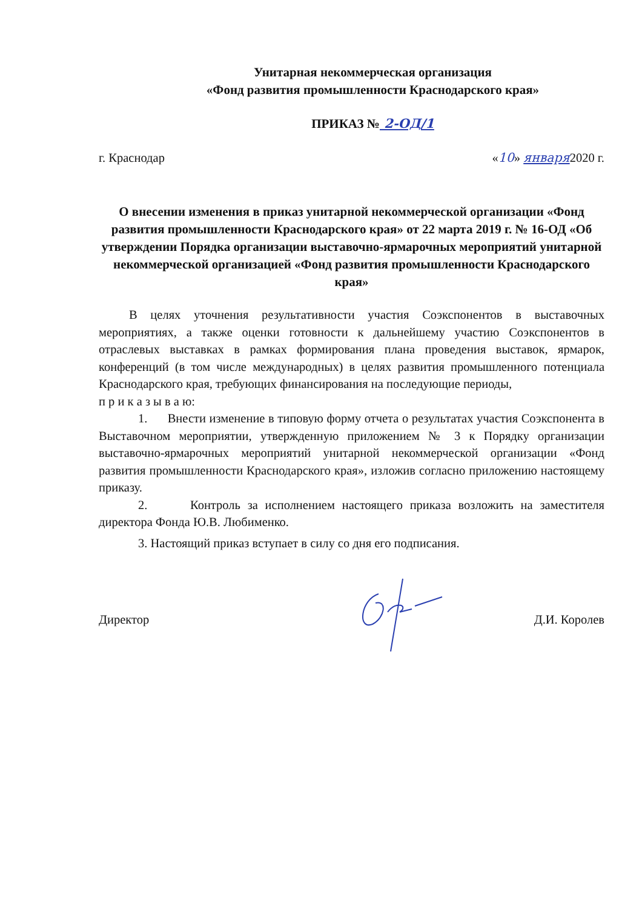Унитарная некоммерческая организация
«Фонд развития промышленности Краснодарского края»
ПРИКАЗ № 2-ОД/1
г. Краснодар «10» января2020 г.
О внесении изменения в приказ унитарной некоммерческой организации «Фонд развития промышленности Краснодарского края» от 22 марта 2019 г. № 16-ОД «Об утверждении Порядка организации выставочно-ярмарочных мероприятий унитарной некоммерческой организацией «Фонд развития промышленности Краснодарского края»
В целях уточнения результативности участия Соэкспонентов в выставочных мероприятиях, а также оценки готовности к дальнейшему участию Соэкспонентов в отраслевых выставках в рамках формирования плана проведения выставок, ярмарок, конференций (в том числе международных) в целях развития промышленного потенциала Краснодарского края, требующих финансирования на последующие периоды,
п р и к а з ы в а ю:
1. Внести изменение в типовую форму отчета о результатах участия Соэкспонента в Выставочном мероприятии, утвержденную приложением № 3 к Порядку организации выставочно-ярмарочных мероприятий унитарной некоммерческой организации «Фонд развития промышленности Краснодарского края», изложив согласно приложению настоящему приказу.
2. Контроль за исполнением настоящего приказа возложить на заместителя директора Фонда Ю.В. Любименко.
3. Настоящий приказ вступает в силу со дня его подписания.
Директор Д.И. Королев